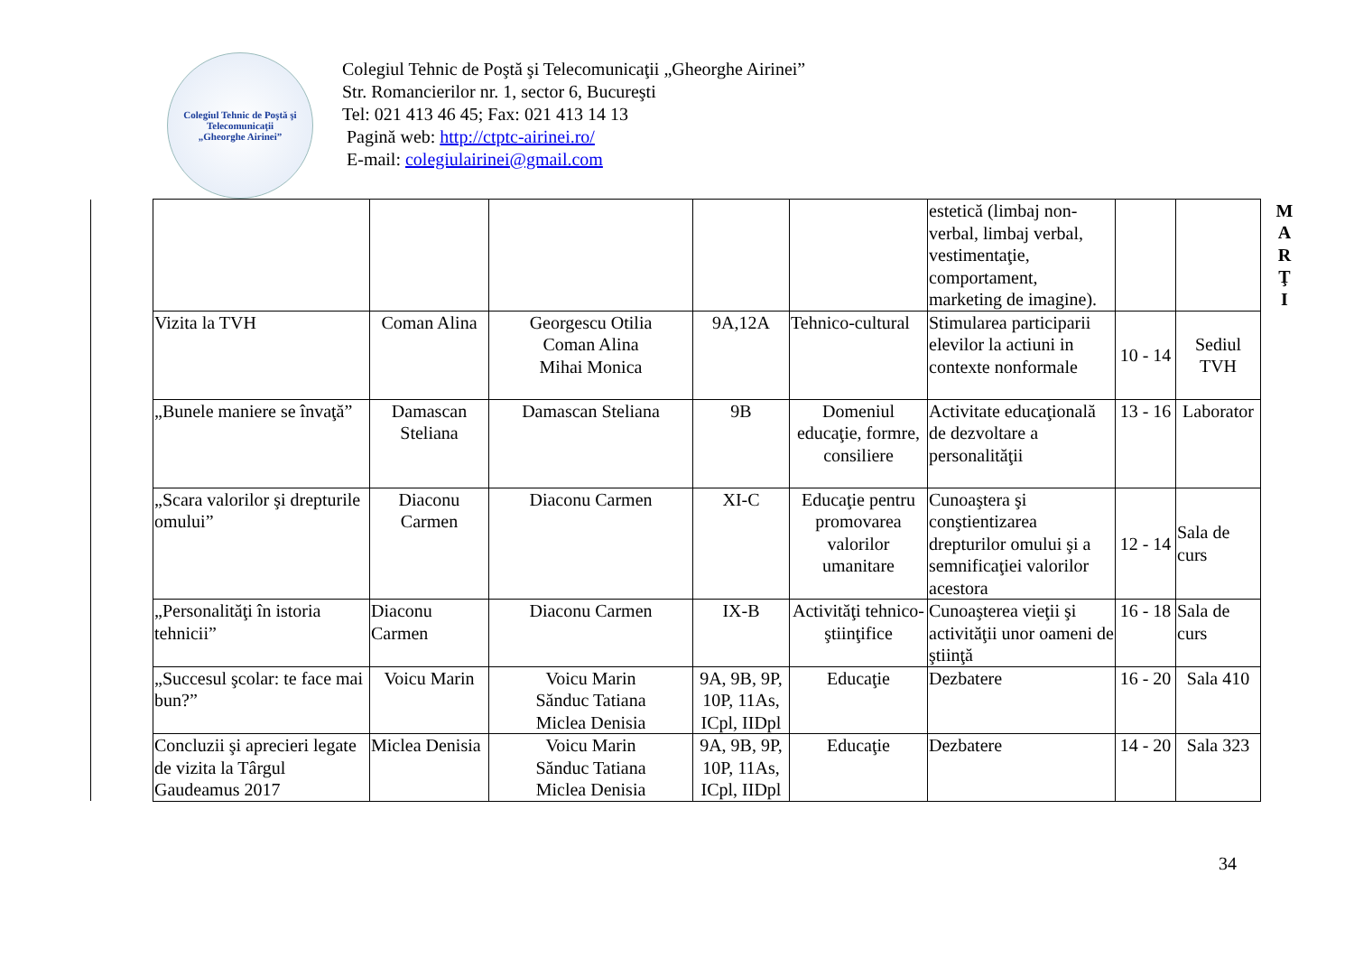Colegiul Tehnic de Poştă şi Telecomunicaţii
„Gheorghe Airinei”
Colegiul Tehnic de Poştă şi Telecomunicaţii „Gheorghe Airinei”
Str. Romancierilor nr. 1, sector 6, Bucureşti
Tel: 021 413 46 45; Fax: 021 413 14 13
Pagină web: http://ctptc-airinei.ro/
E-mail: colegiulairinei@gmail.com
| | | | | | | estetică (limbaj non-verbal, limbaj verbal, vestimentaţie, comportament, marketing de imagine). | | | M A R Ţ I |
| | Vizita la TVH | Coman Alina | Georgescu Otilia Coman Alina Mihai Monica | 9A,12A | Tehnico-cultural | Stimularea participarii elevilor la actiuni in contexte nonformale | 10 - 14 | Sediul TVH | |
| | „Bunele maniere se învaţă” | Damascan Steliana | Damascan Steliana | 9B | Domeniul educaţie, formre, consiliere | Activitate educaţională de dezvoltare a personalităţii | 13 - 16 | Laborator | |
| | „Scara valorilor şi drepturile omului” | Diaconu Carmen | Diaconu Carmen | XI-C | Educaţie pentru promovarea valorilor umanitare | Cunoaştera şi conştientizarea drepturilor omului şi a semnificaţiei valorilor acestora | 12 - 14 | Sala de curs | |
| | „Personalităţi în istoria tehnicii” | Diaconu Carmen | Diaconu Carmen | IX-B | Activităţi tehnico-ştiinţifice | Cunoaşterea vieţii şi activităţii unor oameni de ştiinţă | 16 - 18 | Sala de curs | |
| | „Succesul şcolar: te face mai bun?” | Voicu Marin | Voicu Marin Sănduc Tatiana Miclea Denisia | 9A, 9B, 9P, 10P, 11As, ICpl, IIDpl | Educaţie | Dezbatere | 16 - 20 | Sala 410 | |
| | Concluzii şi aprecieri legate de vizita la Târgul Gaudeamus 2017 | Miclea Denisia | Voicu Marin Sănduc Tatiana Miclea Denisia | 9A, 9B, 9P, 10P, 11As, ICpl, IIDpl | Educaţie | Dezbatere | 14 - 20 | Sala 323 | |
34